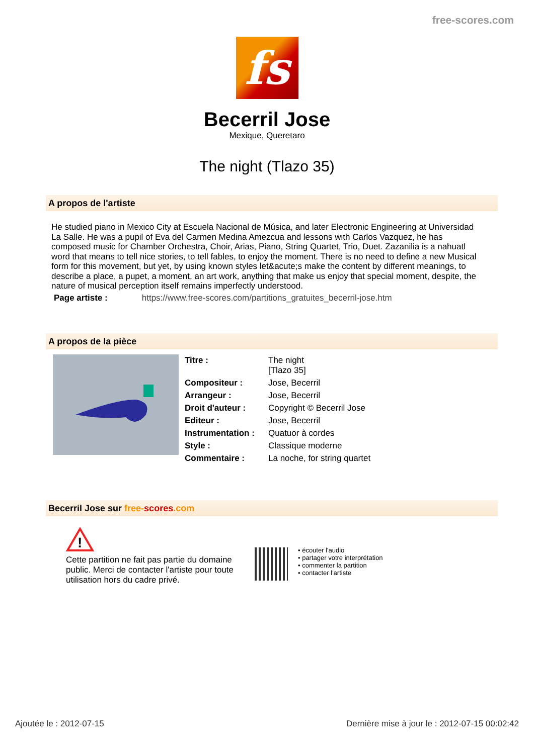free-scores.com
fs
Becerril Jose
Mexique, Queretaro
The night (Tlazo 35)
A propos de l'artiste
He studied piano in Mexico City at Escuela Nacional de Música, and later Electronic Engineering at Universidad La Salle. He was a pupil of Eva del Carmen Medina Amezcua and lessons with Carlos Vazquez, he has composed music for Chamber Orchestra, Choir, Arias, Piano, String Quartet, Trio, Duet. Zazanilia is a nahuatl word that means to tell nice stories, to tell fables, to enjoy the moment. There is no need to define a new Musical form for this movement, but yet, by using known styles let&acute;s make the content by different meanings, to describe a place, a pupet, a moment, an art work, anything that make us enjoy that special moment, despite, the nature of musical perception itself remains imperfectly understood.
Page artiste : https://www.free-scores.com/partitions_gratuites_becerril-jose.htm
A propos de la pièce
| Titre : | The night [Tlazo 35] |
| Compositeur : | Jose, Becerril |
| Arrangeur : | Jose, Becerril |
| Droit d'auteur : | Copyright © Becerril Jose |
| Editeur : | Jose, Becerril |
| Instrumentation : | Quatuor à cordes |
| Style : | Classique moderne |
| Commentaire : | La noche, for string quartet |
Becerril Jose sur free-scores.com
!
Cette partition ne fait pas partie du domaine public. Merci de contacter l'artiste pour toute utilisation hors du cadre privé.
• écouter l'audio
• partager votre interprétation
• commenter la partition
• contacter l'artiste
Ajoutée le : 2012-07-15 Dernière mise à jour le : 2012-07-15 00:02:42